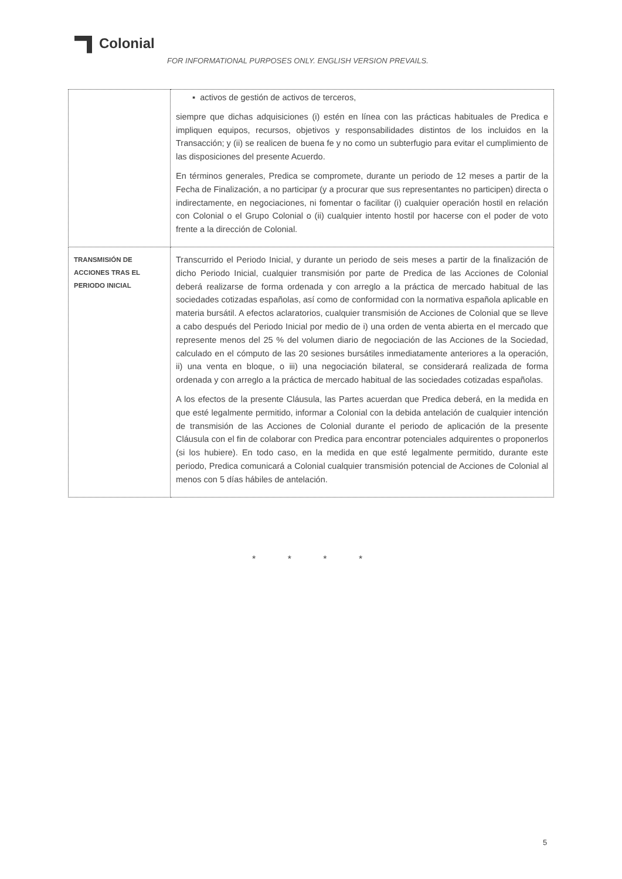Colonial
FOR INFORMATIONAL PURPOSES ONLY. ENGLISH VERSION PREVAILS.
| | ▪ activos de gestión de activos de terceros, siempre que dichas adquisiciones (i) estén en línea con las prácticas habituales de Predica e impliquen equipos, recursos, objetivos y responsabilidades distintos de los incluidos en la Transacción; y (ii) se realicen de buena fe y no como un subterfugio para evitar el cumplimiento de las disposiciones del presente Acuerdo. En términos generales, Predica se compromete, durante un periodo de 12 meses a partir de la Fecha de Finalización, a no participar (y a procurar que sus representantes no participen) directa o indirectamente, en negociaciones, ni fomentar o facilitar (i) cualquier operación hostil en relación con Colonial o el Grupo Colonial o (ii) cualquier intento hostil por hacerse con el poder de voto frente a la dirección de Colonial. |
| TRANSMISIÓN DE ACCIONES TRAS EL PERIODO INICIAL | Transcurrido el Periodo Inicial, y durante un periodo de seis meses a partir de la finalización de dicho Periodo Inicial, cualquier transmisión por parte de Predica de las Acciones de Colonial deberá realizarse de forma ordenada y con arreglo a la práctica de mercado habitual de las sociedades cotizadas españolas, así como de conformidad con la normativa española aplicable en materia bursátil. A efectos aclaratorios, cualquier transmisión de Acciones de Colonial que se lleve a cabo después del Periodo Inicial por medio de i) una orden de venta abierta en el mercado que represente menos del 25 % del volumen diario de negociación de las Acciones de la Sociedad, calculado en el cómputo de las 20 sesiones bursátiles inmediatamente anteriores a la operación, ii) una venta en bloque, o iii) una negociación bilateral, se considerará realizada de forma ordenada y con arreglo a la práctica de mercado habitual de las sociedades cotizadas españolas. A los efectos de la presente Cláusula, las Partes acuerdan que Predica deberá, en la medida en que esté legalmente permitido, informar a Colonial con la debida antelación de cualquier intención de transmisión de las Acciones de Colonial durante el periodo de aplicación de la presente Cláusula con el fin de colaborar con Predica para encontrar potenciales adquirentes o proponerlos (si los hubiere). En todo caso, en la medida en que esté legalmente permitido, durante este periodo, Predica comunicará a Colonial cualquier transmisión potencial de Acciones de Colonial al menos con 5 días hábiles de antelación. |
* * * *
5